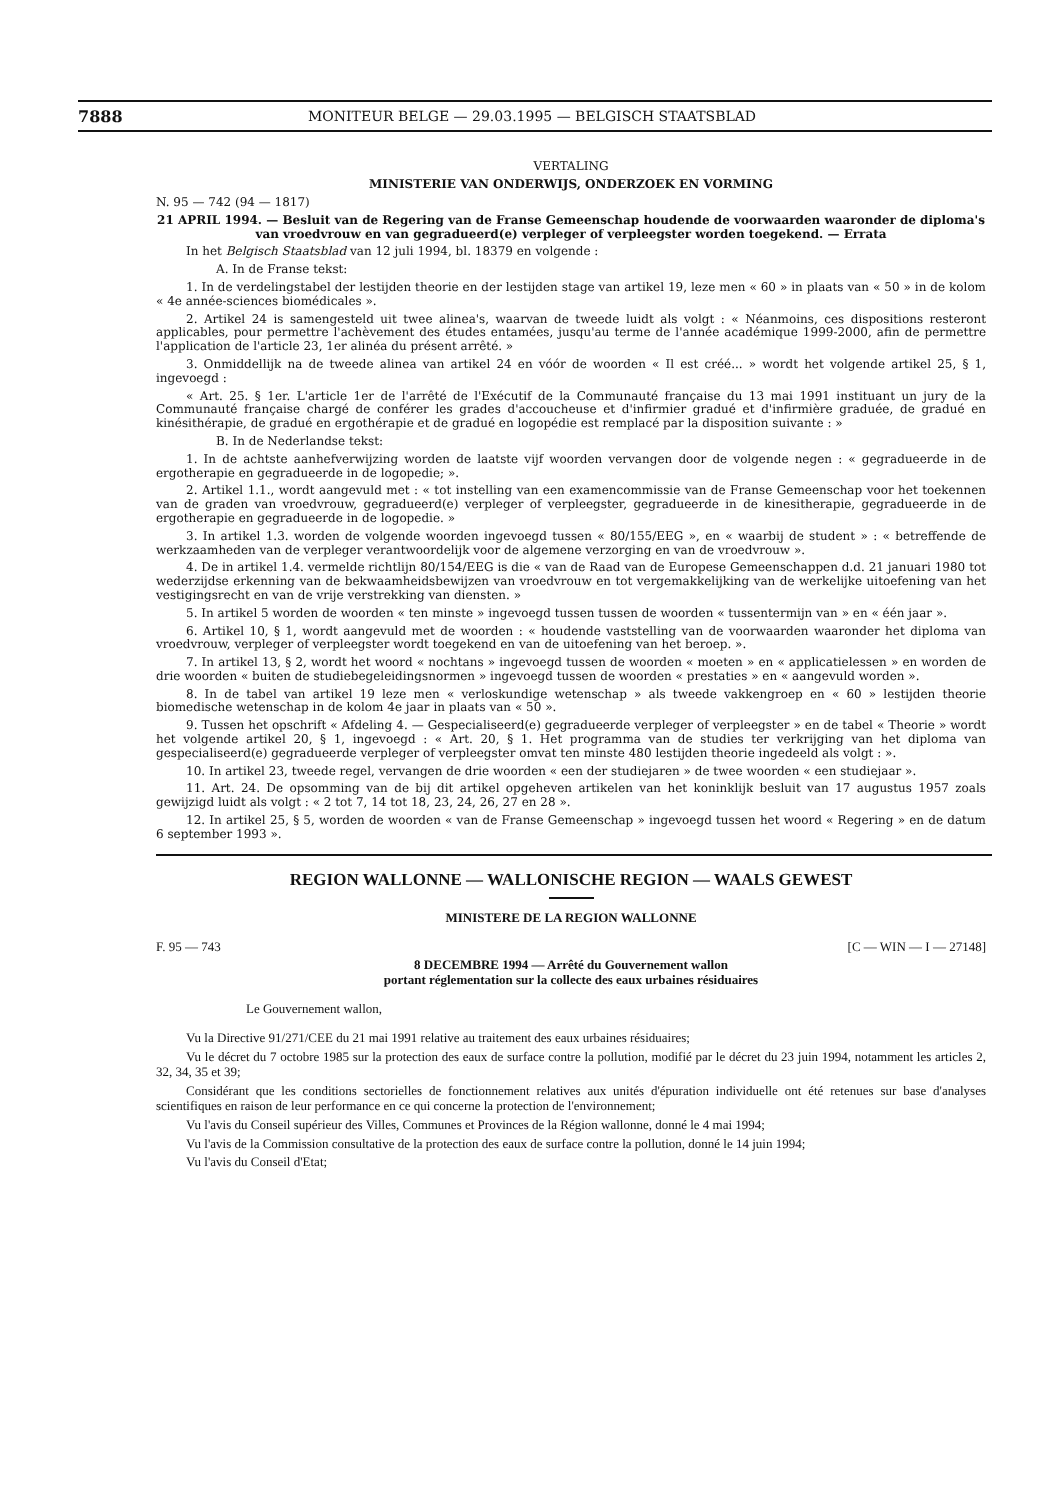7888 MONITEUR BELGE — 29.03.1995 — BELGISCH STAATSBLAD
VERTALING
MINISTERIE VAN ONDERWIJS, ONDERZOEK EN VORMING
N. 95 — 742 (94 — 1817)
21 APRIL 1994. — Besluit van de Regering van de Franse Gemeenschap houdende de voorwaarden waaronder de diploma's van vroedvrouw en van gegradueerd(e) verpleger of verpleegster worden toegekend. — Errata
In het Belgisch Staatsblad van 12 juli 1994, bl. 18379 en volgende :
A. In de Franse tekst:
1. In de verdelingstabel der lestijden theorie en der lestijden stage van artikel 19, leze men « 60 » in plaats van « 50 » in de kolom « 4e année-sciences biomédicales ».
2. Artikel 24 is samengesteld uit twee alinea's, waarvan de tweede luidt als volgt : « Néanmoins, ces dispositions resteront applicables, pour permettre l'achèvement des études entamées, jusqu'au terme de l'année académique 1999-2000, afin de permettre l'application de l'article 23, 1er alinéa du présent arrêté. »
3. Onmiddellijk na de tweede alinea van artikel 24 en vóór de woorden « Il est créé... » wordt het volgende artikel 25, § 1, ingevoegd :
« Art. 25. § 1er. L'article 1er de l'arrêté de l'Exécutif de la Communauté française du 13 mai 1991 instituant un jury de la Communauté française chargé de conférer les grades d'accoucheuse et d'infirmier gradué et d'infirmière graduée, de gradué en kinésithérapie, de gradué en ergothérapie et de gradué en logopédie est remplacé par la disposition suivante : »
B. In de Nederlandse tekst:
1. In de achtste aanhefverwijzing worden de laatste vijf woorden vervangen door de volgende negen : « gegradueerde in de ergotherapie en gegradueerde in de logopedie; ».
2. Artikel 1.1., wordt aangevuld met : « tot instelling van een examencommissie van de Franse Gemeenschap voor het toekennen van de graden van vroedvrouw, gegradueerd(e) verpleger of verpleegster, gegradueerde in de kinesitherapie, gegradueerde in de ergotherapie en gegradueerde in de logopedie. »
3. In artikel 1.3. worden de volgende woorden ingevoegd tussen « 80/155/EEG », en « waarbij de student » : « betreffende de werkzaamheden van de verpleger verantwoordelijk voor de algemene verzorging en van de vroedvrouw ».
4. De in artikel 1.4. vermelde richtlijn 80/154/EEG is die « van de Raad van de Europese Gemeenschappen d.d. 21 januari 1980 tot wederzijdse erkenning van de bekwaamheidsbewijzen van vroedvrouw en tot vergemakkelijking van de werkelijke uitoefening van het vestigingsrecht en van de vrije verstrekking van diensten. »
5. In artikel 5 worden de woorden « ten minste » ingevoegd tussen tussen de woorden « tussentermijn van » en « één jaar ».
6. Artikel 10, § 1, wordt aangevuld met de woorden : « houdende vaststelling van de voorwaarden waaronder het diploma van vroedvrouw, verpleger of verpleegster wordt toegekend en van de uitoefening van het beroep. ».
7. In artikel 13, § 2, wordt het woord « nochtans » ingevoegd tussen de woorden « moeten » en « applicatielessen » en worden de drie woorden « buiten de studiebegeleidingsnormen » ingevoegd tussen de woorden « prestaties » en « aangevuld worden ».
8. In de tabel van artikel 19 leze men « verloskundige wetenschap » als tweede vakkengroep en « 60 » lestijden theorie biomedische wetenschap in de kolom 4e jaar in plaats van « 50 ».
9. Tussen het opschrift « Afdeling 4. — Gespecialiseerd(e) gegradueerde verpleger of verpleegster » en de tabel « Theorie » wordt het volgende artikel 20, § 1, ingevoegd : « Art. 20, § 1. Het programma van de studies ter verkrijging van het diploma van gespecialiseerd(e) gegradueerde verpleger of verpleegster omvat ten minste 480 lestijden theorie ingedeeld als volgt : ».
10. In artikel 23, tweede regel, vervangen de drie woorden « een der studiejaren » de twee woorden « een studiejaar ».
11. Art. 24. De opsomming van de bij dit artikel opgeheven artikelen van het koninklijk besluit van 17 augustus 1957 zoals gewijzigd luidt als volgt : « 2 tot 7, 14 tot 18, 23, 24, 26, 27 en 28 ».
12. In artikel 25, § 5, worden de woorden « van de Franse Gemeenschap » ingevoegd tussen het woord « Regering » en de datum 6 september 1993 ».
REGION WALLONNE — WALLONISCHE REGION — WAALS GEWEST
MINISTERE DE LA REGION WALLONNE
F. 95 — 743 [C — WIN — I — 27148]
8 DECEMBRE 1994 — Arrêté du Gouvernement wallon
portant réglementation sur la collecte des eaux urbaines résiduaires
Le Gouvernement wallon,
Vu la Directive 91/271/CEE du 21 mai 1991 relative au traitement des eaux urbaines résiduaires;
Vu le décret du 7 octobre 1985 sur la protection des eaux de surface contre la pollution, modifié par le décret du 23 juin 1994, notamment les articles 2, 32, 34, 35 et 39;
Considérant que les conditions sectorielles de fonctionnement relatives aux unités d'épuration individuelle ont été retenues sur base d'analyses scientifiques en raison de leur performance en ce qui concerne la protection de l'environnement;
Vu l'avis du Conseil supérieur des Villes, Communes et Provinces de la Région wallonne, donné le 4 mai 1994;
Vu l'avis de la Commission consultative de la protection des eaux de surface contre la pollution, donné le 14 juin 1994;
Vu l'avis du Conseil d'Etat;